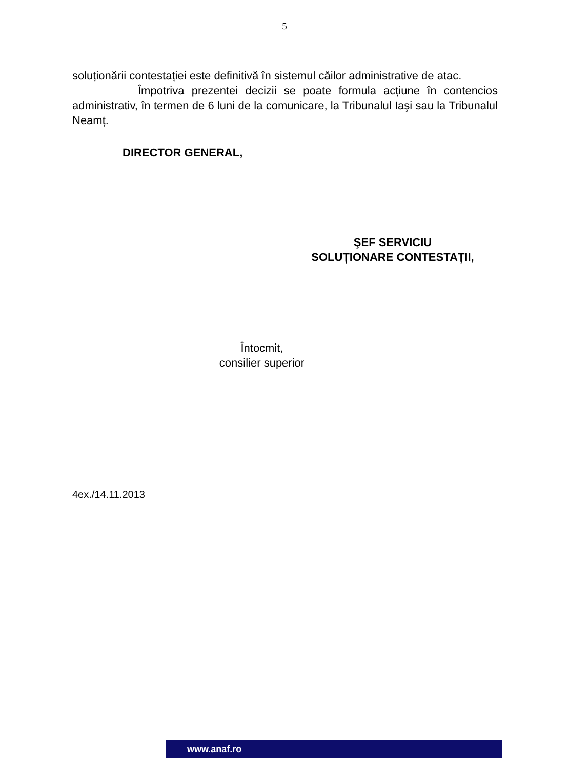5
soluționării contestației este definitivă în sistemul căilor administrative de atac.
Împotriva prezentei decizii se poate formula acțiune în contencios administrativ, în termen de 6 luni de la comunicare, la Tribunalul Iaşi sau la Tribunalul Neamț.
DIRECTOR GENERAL,
ŞEF SERVICIU
SOLUȚIONARE CONTESTAȚII,
Întocmit,
consilier superior
4ex./14.11.2013
www.anaf.ro